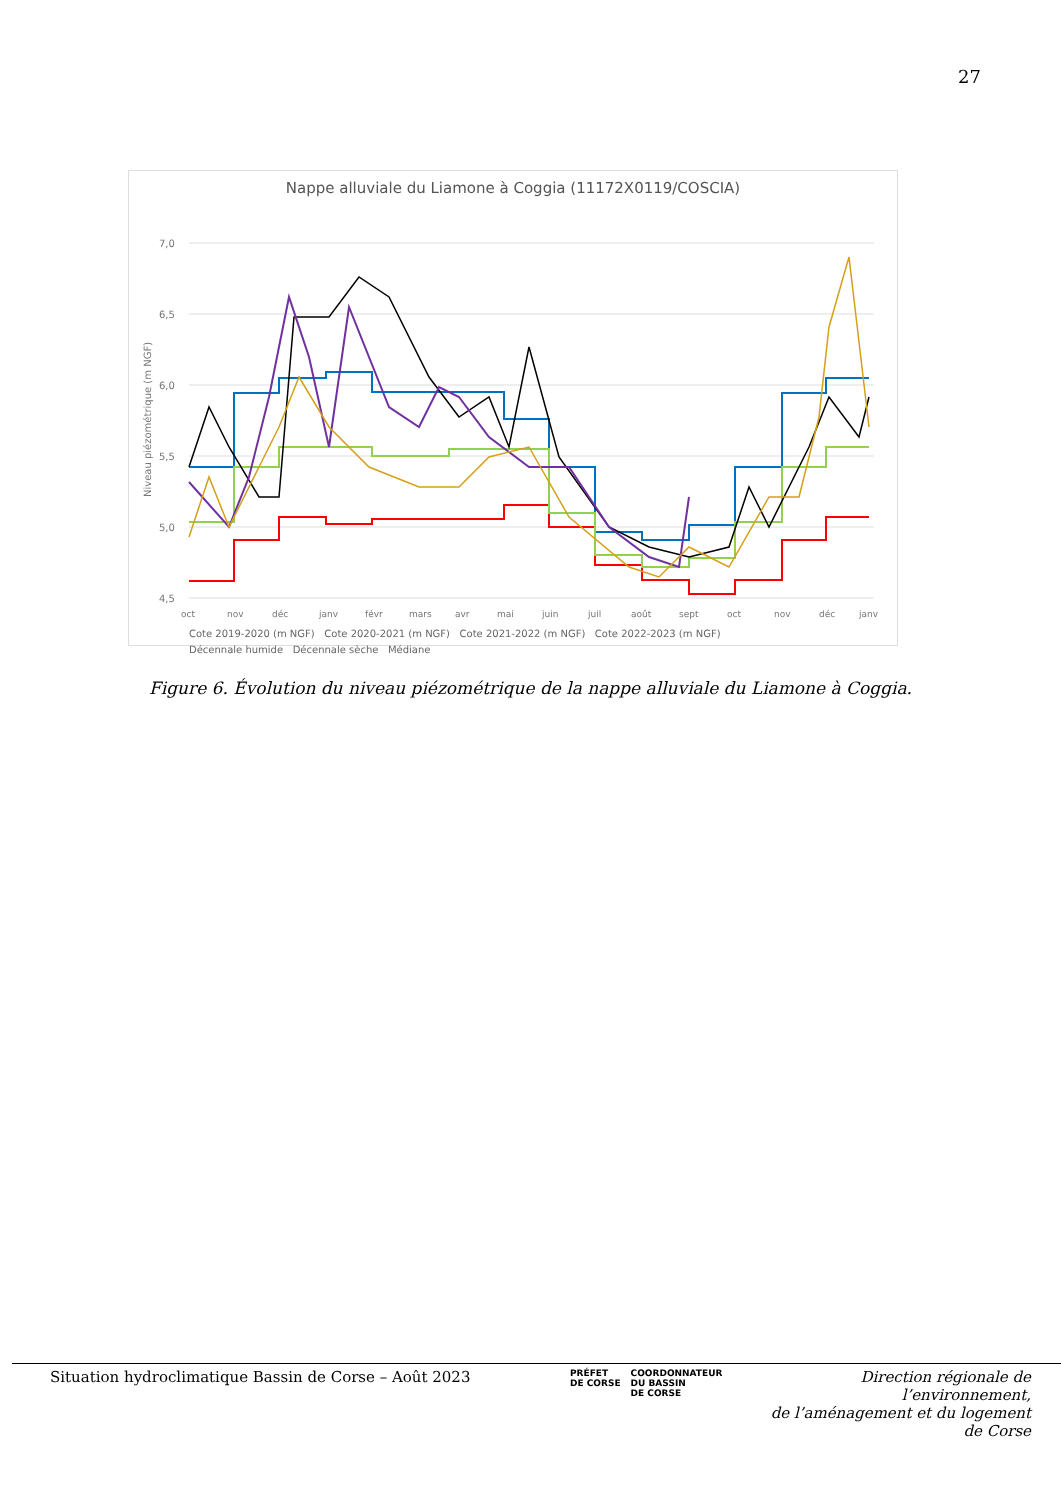27
Nappe alluviale du Liamone à Coggia (11172X0119/COSCIA)
Niveau piézométrique (m NGF)
7,0
6,5
6,0
5,5
5,0
4,5
oct
nov
déc
janv
févr
mars
avr
mai
juin
juil
août
sept
oct
nov
déc
janv
Cote 2019-2020 (m NGF) Cote 2020-2021 (m NGF) Cote 2021-2022 (m NGF) Cote 2022-2023 (m NGF)
Décennale humide Décennale sèche Médiane
Figure 6. Évolution du niveau piézométrique de la nappe alluviale du Liamone à Coggia.
Situation hydroclimatique Bassin de Corse – Août 2023
PRÉFET
DE CORSE
COORDONNATEUR
DU BASSIN
DE CORSE
Direction régionale de l’environnement,
de l’aménagement et du logement
de Corse